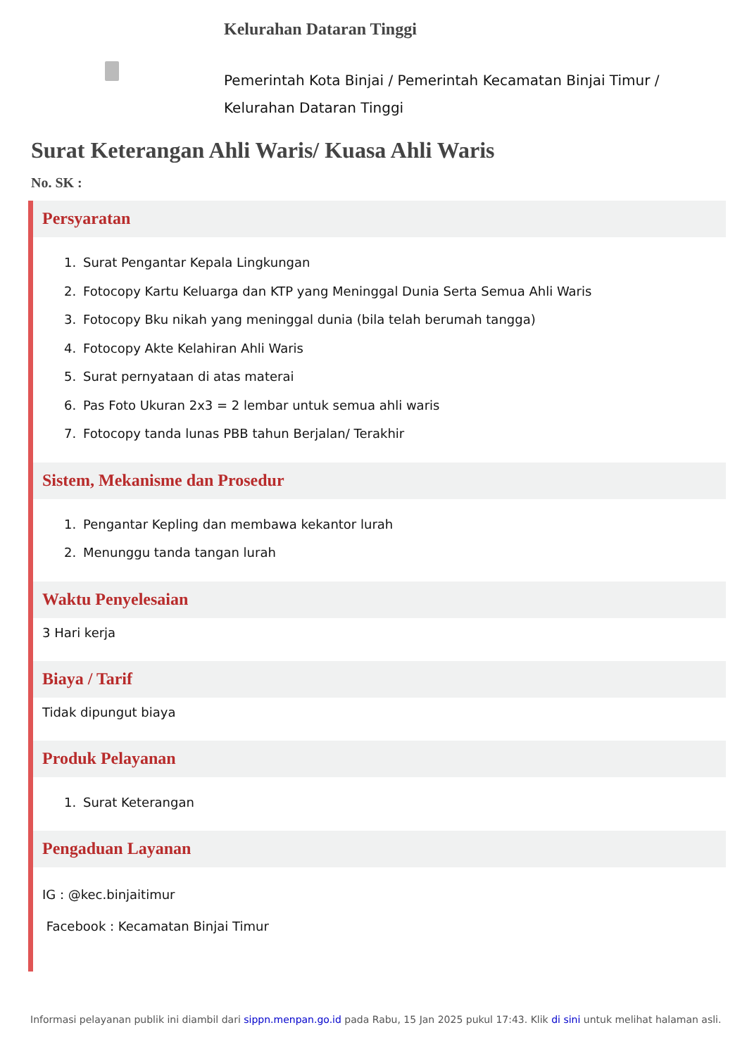Kelurahan Dataran Tinggi
Pemerintah Kota Binjai / Pemerintah Kecamatan Binjai Timur /
Kelurahan Dataran Tinggi
Surat Keterangan Ahli Waris/ Kuasa Ahli Waris
No. SK :
Persyaratan
1. Surat Pengantar Kepala Lingkungan
2. Fotocopy Kartu Keluarga dan KTP yang Meninggal Dunia Serta Semua Ahli Waris
3. Fotocopy Bku nikah yang meninggal dunia (bila telah berumah tangga)
4. Fotocopy Akte Kelahiran Ahli Waris
5. Surat pernyataan di atas materai
6. Pas Foto Ukuran 2x3 = 2 lembar untuk semua ahli waris
7. Fotocopy tanda lunas PBB tahun Berjalan/ Terakhir
Sistem, Mekanisme dan Prosedur
1. Pengantar Kepling dan membawa kekantor lurah
2. Menunggu tanda tangan lurah
Waktu Penyelesaian
3 Hari kerja
Biaya / Tarif
Tidak dipungut biaya
Produk Pelayanan
1. Surat Keterangan
Pengaduan Layanan
IG : @kec.binjaitimur
Facebook : Kecamatan Binjai Timur
Informasi pelayanan publik ini diambil dari sippn.menpan.go.id pada Rabu, 15 Jan 2025 pukul 17:43. Klik di sini untuk melihat halaman asli.